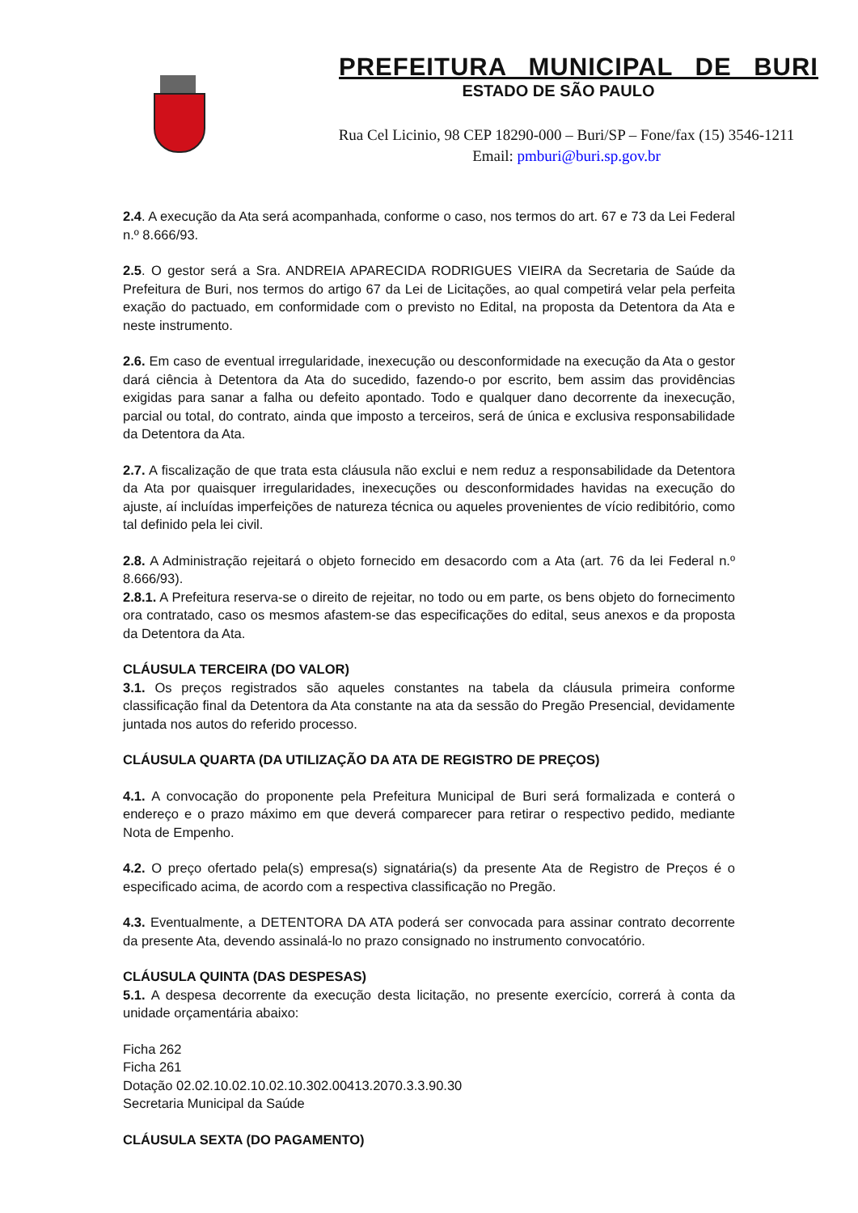PREFEITURA MUNICIPAL DE BURI
ESTADO DE SÃO PAULO
Rua Cel Licinio, 98 CEP 18290-000 – Buri/SP – Fone/fax (15) 3546-1211
Email: pmburi@buri.sp.gov.br
2.4. A execução da Ata será acompanhada, conforme o caso, nos termos do art. 67 e 73 da Lei Federal n.º 8.666/93.
2.5. O gestor será a Sra. ANDREIA APARECIDA RODRIGUES VIEIRA da Secretaria de Saúde da Prefeitura de Buri, nos termos do artigo 67 da Lei de Licitações, ao qual competirá velar pela perfeita exação do pactuado, em conformidade com o previsto no Edital, na proposta da Detentora da Ata e neste instrumento.
2.6. Em caso de eventual irregularidade, inexecução ou desconformidade na execução da Ata o gestor dará ciência à Detentora da Ata do sucedido, fazendo-o por escrito, bem assim das providências exigidas para sanar a falha ou defeito apontado. Todo e qualquer dano decorrente da inexecução, parcial ou total, do contrato, ainda que imposto a terceiros, será de única e exclusiva responsabilidade da Detentora da Ata.
2.7. A fiscalização de que trata esta cláusula não exclui e nem reduz a responsabilidade da Detentora da Ata por quaisquer irregularidades, inexecuções ou desconformidades havidas na execução do ajuste, aí incluídas imperfeições de natureza técnica ou aqueles provenientes de vício redibitório, como tal definido pela lei civil.
2.8. A Administração rejeitará o objeto fornecido em desacordo com a Ata (art. 76 da lei Federal n.º 8.666/93).
2.8.1. A Prefeitura reserva-se o direito de rejeitar, no todo ou em parte, os bens objeto do fornecimento ora contratado, caso os mesmos afastem-se das especificações do edital, seus anexos e da proposta da Detentora da Ata.
CLÁUSULA TERCEIRA (DO VALOR)
3.1. Os preços registrados são aqueles constantes na tabela da cláusula primeira conforme classificação final da Detentora da Ata constante na ata da sessão do Pregão Presencial, devidamente juntada nos autos do referido processo.
CLÁUSULA QUARTA (DA UTILIZAÇÃO DA ATA DE REGISTRO DE PREÇOS)
4.1. A convocação do proponente pela Prefeitura Municipal de Buri será formalizada e conterá o endereço e o prazo máximo em que deverá comparecer para retirar o respectivo pedido, mediante Nota de Empenho.
4.2. O preço ofertado pela(s) empresa(s) signatária(s) da presente Ata de Registro de Preços é o especificado acima, de acordo com a respectiva classificação no Pregão.
4.3. Eventualmente, a DETENTORA DA ATA poderá ser convocada para assinar contrato decorrente da presente Ata, devendo assinalá-lo no prazo consignado no instrumento convocatório.
CLÁUSULA QUINTA (DAS DESPESAS)
5.1. A despesa decorrente da execução desta licitação, no presente exercício, correrá à conta da unidade orçamentária abaixo:
Ficha 262
Ficha 261
Dotação 02.02.10.02.10.02.10.302.00413.2070.3.3.90.30
Secretaria Municipal da Saúde
CLÁUSULA SEXTA (DO PAGAMENTO)